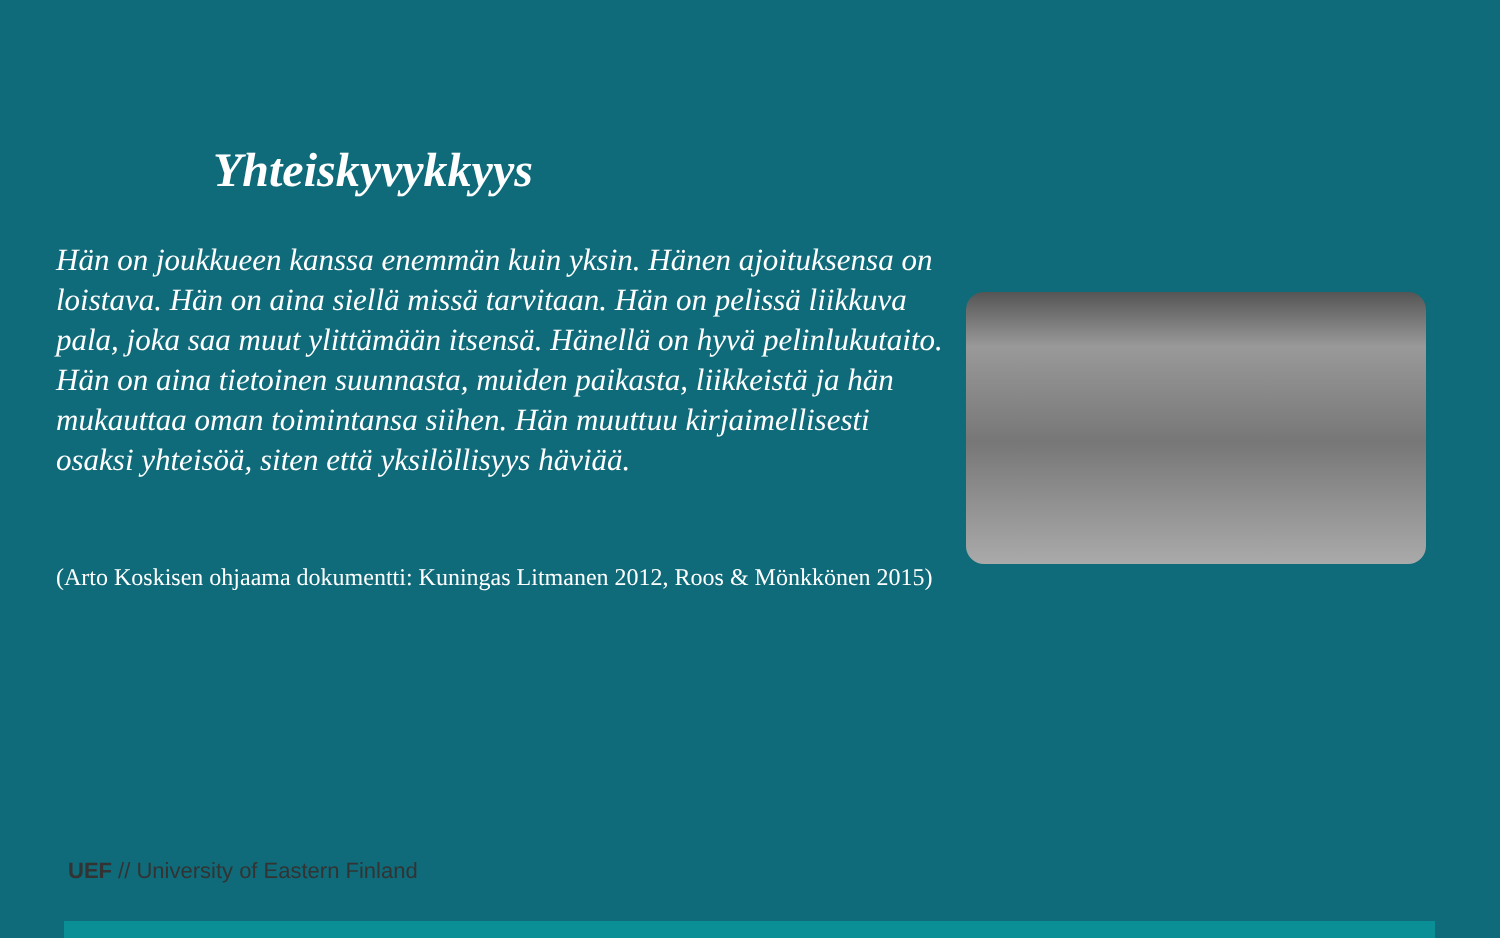Yhteiskyvykkyys
Hän on joukkueen kanssa enemmän kuin yksin. Hänen ajoituksensa on loistava. Hän on aina siellä missä tarvitaan. Hän on pelissä liikkuva pala, joka saa muut ylittämään itsensä. Hänellä on hyvä pelinlukutaito. Hän on aina tietoinen suunnasta, muiden paikasta, liikkeistä ja hän mukauttaa oman toimintansa siihen. Hän muuttuu kirjaimellisesti osaksi yhteisöä, siten että yksilöllisyys häviää.
(Arto Koskisen ohjaama dokumentti: Kuningas Litmanen 2012, Roos & Mönkkönen 2015)
UEF // University of Eastern Finland